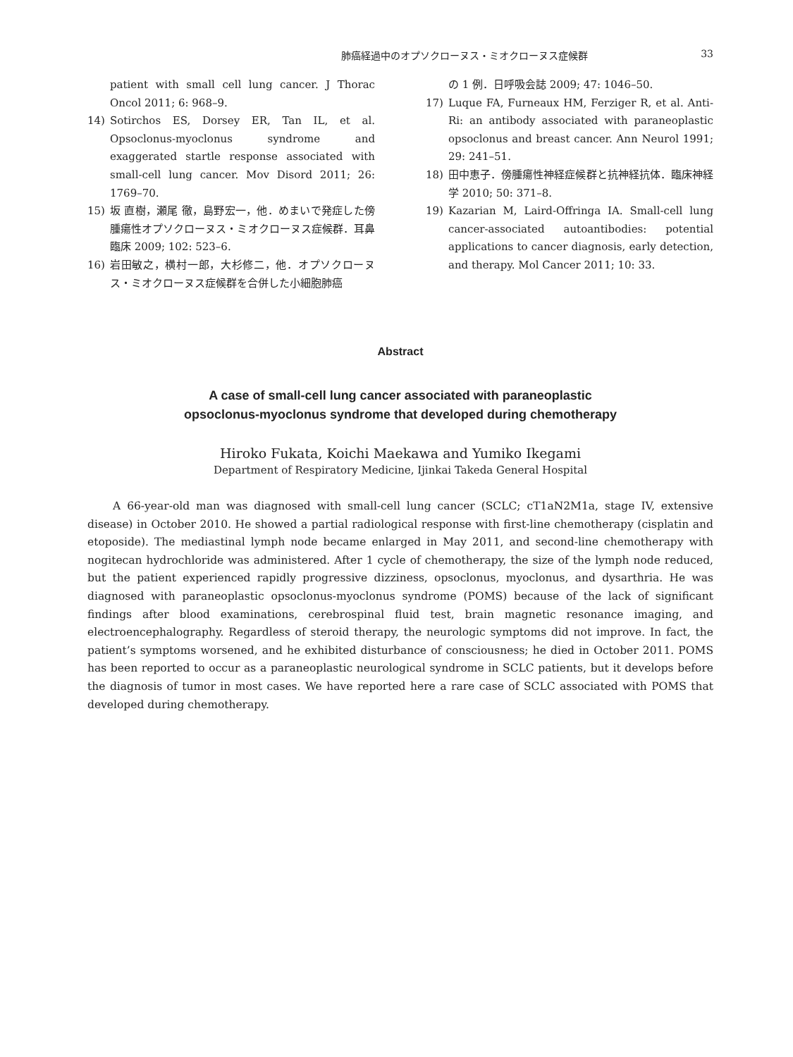肺癌経過中のオプソクローヌス・ミオクローヌス症候群 33
patient with small cell lung cancer. J Thorac Oncol 2011; 6: 968–9.
14) Sotirchos ES, Dorsey ER, Tan IL, et al. Opsoclonus-myoclonus syndrome and exaggerated startle response associated with small-cell lung cancer. Mov Disord 2011; 26: 1769–70.
15) 坂 直樹，瀬尾 徹，島野宏一，他．めまいで発症した傍腫瘍性オプソクローヌス・ミオクローヌス症候群．耳鼻臨床 2009; 102: 523–6.
16) 岩田敏之，横村一郎，大杉修二，他．オプソクローヌス・ミオクローヌス症候群を合併した小細胞肺癌
の 1 例．日呼吸会誌 2009; 47: 1046–50.
17) Luque FA, Furneaux HM, Ferziger R, et al. Anti-Ri: an antibody associated with paraneoplastic opsoclonus and breast cancer. Ann Neurol 1991; 29: 241–51.
18) 田中恵子．傍腫瘍性神経症候群と抗神経抗体．臨床神経学 2010; 50: 371–8.
19) Kazarian M, Laird-Offringa IA. Small-cell lung cancer-associated autoantibodies: potential applications to cancer diagnosis, early detection, and therapy. Mol Cancer 2011; 10: 33.
Abstract
A case of small-cell lung cancer associated with paraneoplastic
opsoclonus-myoclonus syndrome that developed during chemotherapy
Hiroko Fukata, Koichi Maekawa and Yumiko Ikegami
Department of Respiratory Medicine, Ijinkai Takeda General Hospital
A 66-year-old man was diagnosed with small-cell lung cancer (SCLC; cT1aN2M1a, stage IV, extensive disease) in October 2010. He showed a partial radiological response with first-line chemotherapy (cisplatin and etoposide). The mediastinal lymph node became enlarged in May 2011, and second-line chemotherapy with nogitecan hydrochloride was administered. After 1 cycle of chemotherapy, the size of the lymph node reduced, but the patient experienced rapidly progressive dizziness, opsoclonus, myoclonus, and dysarthria. He was diagnosed with paraneoplastic opsoclonus-myoclonus syndrome (POMS) because of the lack of significant findings after blood examinations, cerebrospinal fluid test, brain magnetic resonance imaging, and electroencephalography. Regardless of steroid therapy, the neurologic symptoms did not improve. In fact, the patient’s symptoms worsened, and he exhibited disturbance of consciousness; he died in October 2011. POMS has been reported to occur as a paraneoplastic neurological syndrome in SCLC patients, but it develops before the diagnosis of tumor in most cases. We have reported here a rare case of SCLC associated with POMS that developed during chemotherapy.